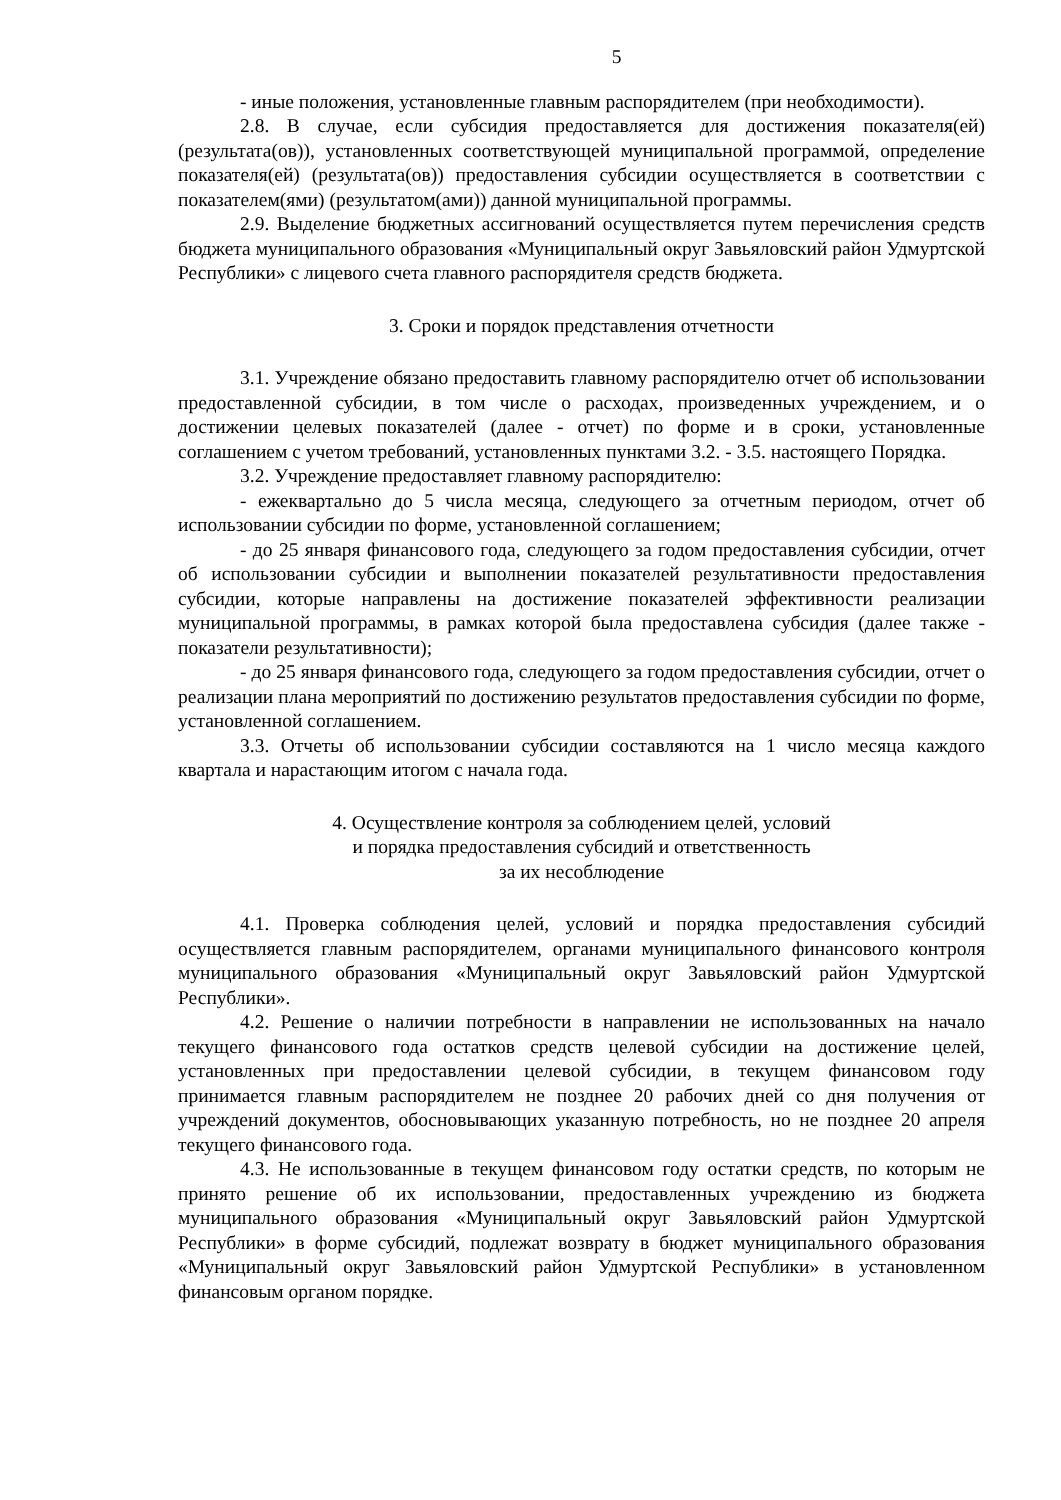5
- иные положения, установленные главным распорядителем (при необходимости).
2.8. В случае, если субсидия предоставляется для достижения показателя(ей) (результата(ов)), установленных соответствующей муниципальной программой, определение показателя(ей) (результата(ов)) предоставления субсидии осуществляется в соответствии с показателем(ями) (результатом(ами)) данной муниципальной программы.
2.9. Выделение бюджетных ассигнований осуществляется путем перечисления средств бюджета муниципального образования «Муниципальный округ Завьяловский район Удмуртской Республики» с лицевого счета главного распорядителя средств бюджета.
3. Сроки и порядок представления отчетности
3.1. Учреждение обязано предоставить главному распорядителю отчет об использовании предоставленной субсидии, в том числе о расходах, произведенных учреждением, и о достижении целевых показателей (далее - отчет) по форме и в сроки, установленные соглашением с учетом требований, установленных пунктами 3.2. - 3.5. настоящего Порядка.
3.2. Учреждение предоставляет главному распорядителю:
- ежеквартально до 5 числа месяца, следующего за отчетным периодом, отчет об использовании субсидии по форме, установленной соглашением;
- до 25 января финансового года, следующего за годом предоставления субсидии, отчет об использовании субсидии и выполнении показателей результативности предоставления субсидии, которые направлены на достижение показателей эффективности реализации муниципальной программы, в рамках которой была предоставлена субсидия (далее также - показатели результативности);
- до 25 января финансового года, следующего за годом предоставления субсидии, отчет о реализации плана мероприятий по достижению результатов предоставления субсидии по форме, установленной соглашением.
3.3. Отчеты об использовании субсидии составляются на 1 число месяца каждого квартала и нарастающим итогом с начала года.
4. Осуществление контроля за соблюдением целей, условий
и порядка предоставления субсидий и ответственность
за их несоблюдение
4.1. Проверка соблюдения целей, условий и порядка предоставления субсидий осуществляется главным распорядителем, органами муниципального финансового контроля муниципального образования «Муниципальный округ Завьяловский район Удмуртской Республики».
4.2. Решение о наличии потребности в направлении не использованных на начало текущего финансового года остатков средств целевой субсидии на достижение целей, установленных при предоставлении целевой субсидии, в текущем финансовом году принимается главным распорядителем не позднее 20 рабочих дней со дня получения от учреждений документов, обосновывающих указанную потребность, но не позднее 20 апреля текущего финансового года.
4.3. Не использованные в текущем финансовом году остатки средств, по которым не принято решение об их использовании, предоставленных учреждению из бюджета муниципального образования «Муниципальный округ Завьяловский район Удмуртской Республики» в форме субсидий, подлежат возврату в бюджет муниципального образования «Муниципальный округ Завьяловский район Удмуртской Республики» в установленном финансовым органом порядке.